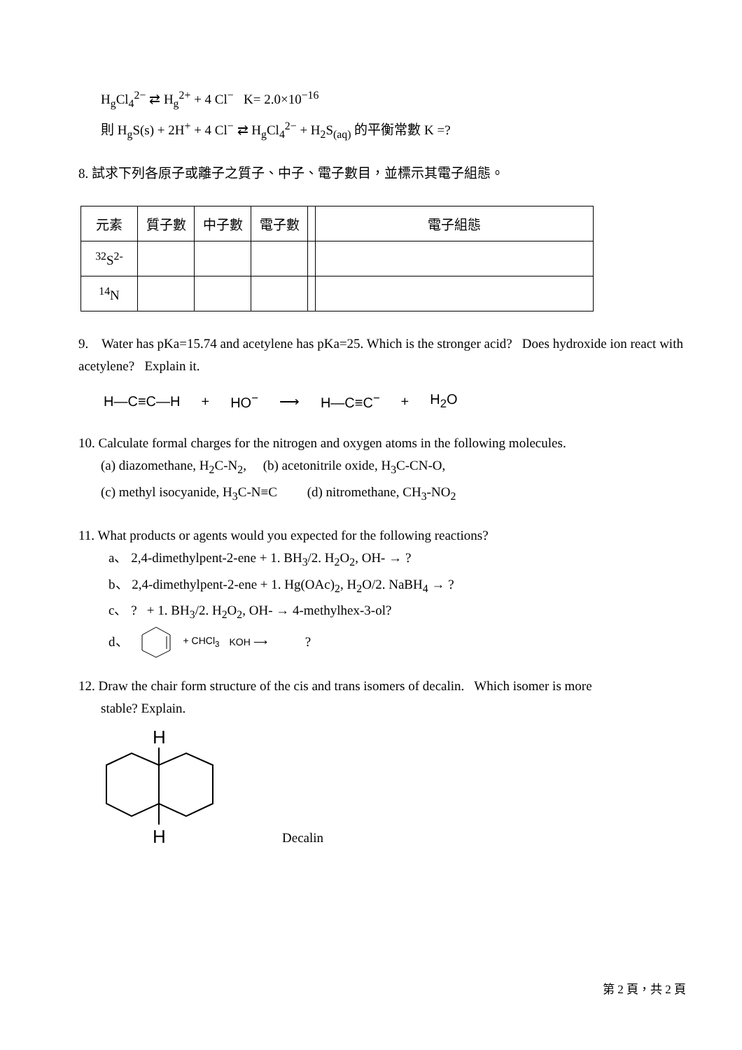H<sub>g</sub>Cl<sub>4</sub><sup>2−</sup> ⇄ H<sub>g</sub><sup>2+</sup> + 4 Cl<sup>−</sup> K= 2.0×10<sup>−16</sup>
則 H<sub>g</sub>S(s) + 2H<sup>+</sup> + 4 Cl<sup>−</sup> ⇄ H<sub>g</sub>Cl<sub>4</sub><sup>2−</sup> + H<sub>2</sub>S<sub>(aq)</sub> 的平衡常數 K =?
8. 試求下列各原子或離子之質子、中子、電子數目，並標示其電子組態。
| 元素 | 質子數 | 中子數 | 電子數 | | 電子組態 |
| <sup>32</sup>S<sup>2-</sup> | | | | | |
| <sup>14</sup>N | | | | | |
9. Water has pKa=15.74 and acetylene has pKa=25. Which is the stronger acid? Does hydroxide ion react with acetylene? Explain it.
H—C≡C—H + HO<sup>−</sup> ⟶ H—C≡C<sup>−</sup> + H<sub>2</sub>O
10. Calculate formal charges for the nitrogen and oxygen atoms in the following molecules.
(a) diazomethane, H<sub>2</sub>C-N<sub>2</sub>, (b) acetonitrile oxide, H<sub>3</sub>C-CN-O,
(c) methyl isocyanide, H<sub>3</sub>C-N≡C (d) nitromethane, CH<sub>3</sub>-NO<sub>2</sub>
11. What products or agents would you expected for the following reactions?
a、 2,4-dimethylpent-2-ene + 1. BH<sub>3</sub>/2. H<sub>2</sub>O<sub>2</sub>, OH- → ?
b、 2,4-dimethylpent-2-ene + 1. Hg(OAc)<sub>2</sub>, H<sub>2</sub>O/2. NaBH<sub>4</sub> → ?
c、 ? + 1. BH<sub>3</sub>/2. H<sub>2</sub>O<sub>2</sub>, OH- → 4-methylhex-3-ol?
d、 + CHCl<sub>3</sub> KOH ⟶?
12. Draw the chair form structure of the cis and trans isomers of decalin. Which isomer is more
stable? Explain.
H
H
Decalin
第 2 頁，共 2 頁